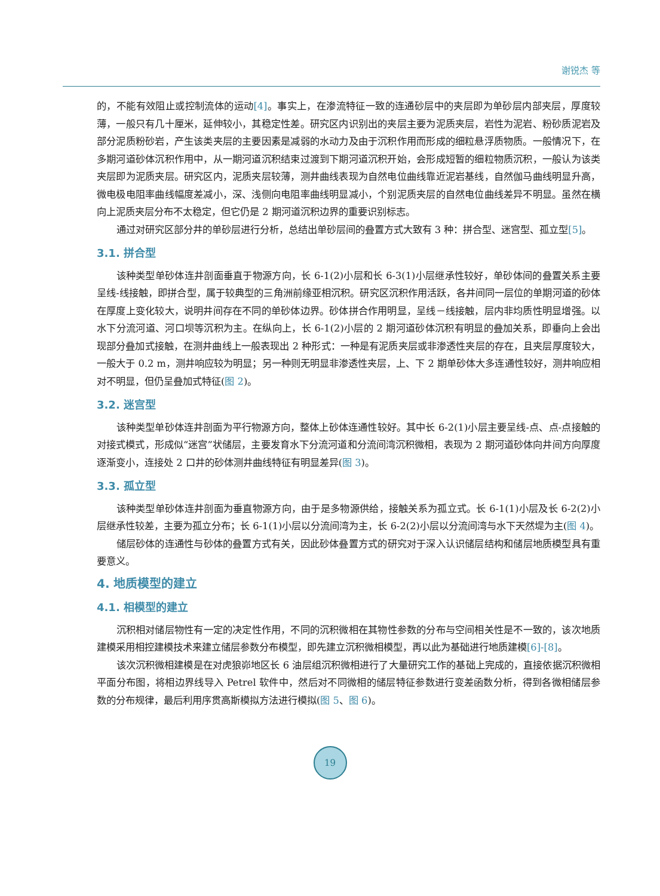谢锐杰 等
的，不能有效阻止或控制流体的运动[4]。事实上，在渗流特征一致的连通砂层中的夹层即为单砂层内部夹层，厚度较薄，一般只有几十厘米，延伸较小，其稳定性差。研究区内识别出的夹层主要为泥质夹层，岩性为泥岩、粉砂质泥岩及部分泥质粉砂岩，产生该类夹层的主要因素是减弱的水动力及由于沉积作用而形成的细粒悬浮质物质。一般情况下，在多期河道砂体沉积作用中，从一期河道沉积结束过渡到下期河道沉积开始，会形成短暂的细粒物质沉积，一般认为该类夹层即为泥质夹层。研究区内，泥质夹层较薄，测井曲线表现为自然电位曲线靠近泥岩基线，自然伽马曲线明显升高，微电极电阻率曲线幅度差减小，深、浅侧向电阻率曲线明显减小，个别泥质夹层的自然电位曲线差异不明显。虽然在横向上泥质夹层分布不太稳定，但它仍是 2 期河道沉积边界的重要识别标志。
通过对研究区部分井的单砂层进行分析，总结出单砂层间的叠置方式大致有 3 种：拼合型、迷宫型、孤立型[5]。
3.1. 拼合型
该种类型单砂体连井剖面垂直于物源方向，长 6-1(2)小层和长 6-3(1)小层继承性较好，单砂体间的叠置关系主要呈线-线接触，即拼合型，属于较典型的三角洲前缘亚相沉积。研究区沉积作用活跃，各井间同一层位的单期河道的砂体在厚度上变化较大，说明井间存在不同的单砂体边界。砂体拼合作用明显，呈线－线接触，层内非均质性明显增强。以水下分流河道、河口坝等沉积为主。在纵向上，长 6-1(2)小层的 2 期河道砂体沉积有明显的叠加关系，即垂向上会出现部分叠加式接触，在测井曲线上一般表现出 2 种形式：一种是有泥质夹层或非渗透性夹层的存在，且夹层厚度较大，一般大于 0.2 m，测井响应较为明显；另一种则无明显非渗透性夹层，上、下 2 期单砂体大多连通性较好，测井响应相对不明显，但仍呈叠加式特征(图 2)。
3.2. 迷宫型
该种类型单砂体连井剖面为平行物源方向，整体上砂体连通性较好。其中长 6-2(1)小层主要呈线-点、点-点接触的对接式模式，形成似“迷宫”状储层，主要发育水下分流河道和分流间湾沉积微相，表现为 2 期河道砂体向井间方向厚度逐渐变小，连接处 2 口井的砂体测井曲线特征有明显差异(图 3)。
3.3. 孤立型
该种类型单砂体连井剖面为垂直物源方向，由于是多物源供给，接触关系为孤立式。长 6-1(1)小层及长 6-2(2)小层继承性较差，主要为孤立分布；长 6-1(1)小层以分流间湾为主，长 6-2(2)小层以分流间湾与水下天然堤为主(图 4)。
储层砂体的连通性与砂体的叠置方式有关，因此砂体叠置方式的研究对于深入认识储层结构和储层地质模型具有重要意义。
4. 地质模型的建立
4.1. 相模型的建立
沉积相对储层物性有一定的决定性作用，不同的沉积微相在其物性参数的分布与空间相关性是不一致的，该次地质建模采用相控建模技术来建立储层参数分布模型，即先建立沉积微相模型，再以此为基础进行地质建模[6]-[8]。
该次沉积微相建模是在对虎狼峁地区长 6 油层组沉积微相进行了大量研究工作的基础上完成的，直接依据沉积微相平面分布图，将相边界线导入 Petrel 软件中，然后对不同微相的储层特征参数进行变差函数分析，得到各微相储层参数的分布规律，最后利用序贯高斯模拟方法进行模拟(图 5、图 6)。
19